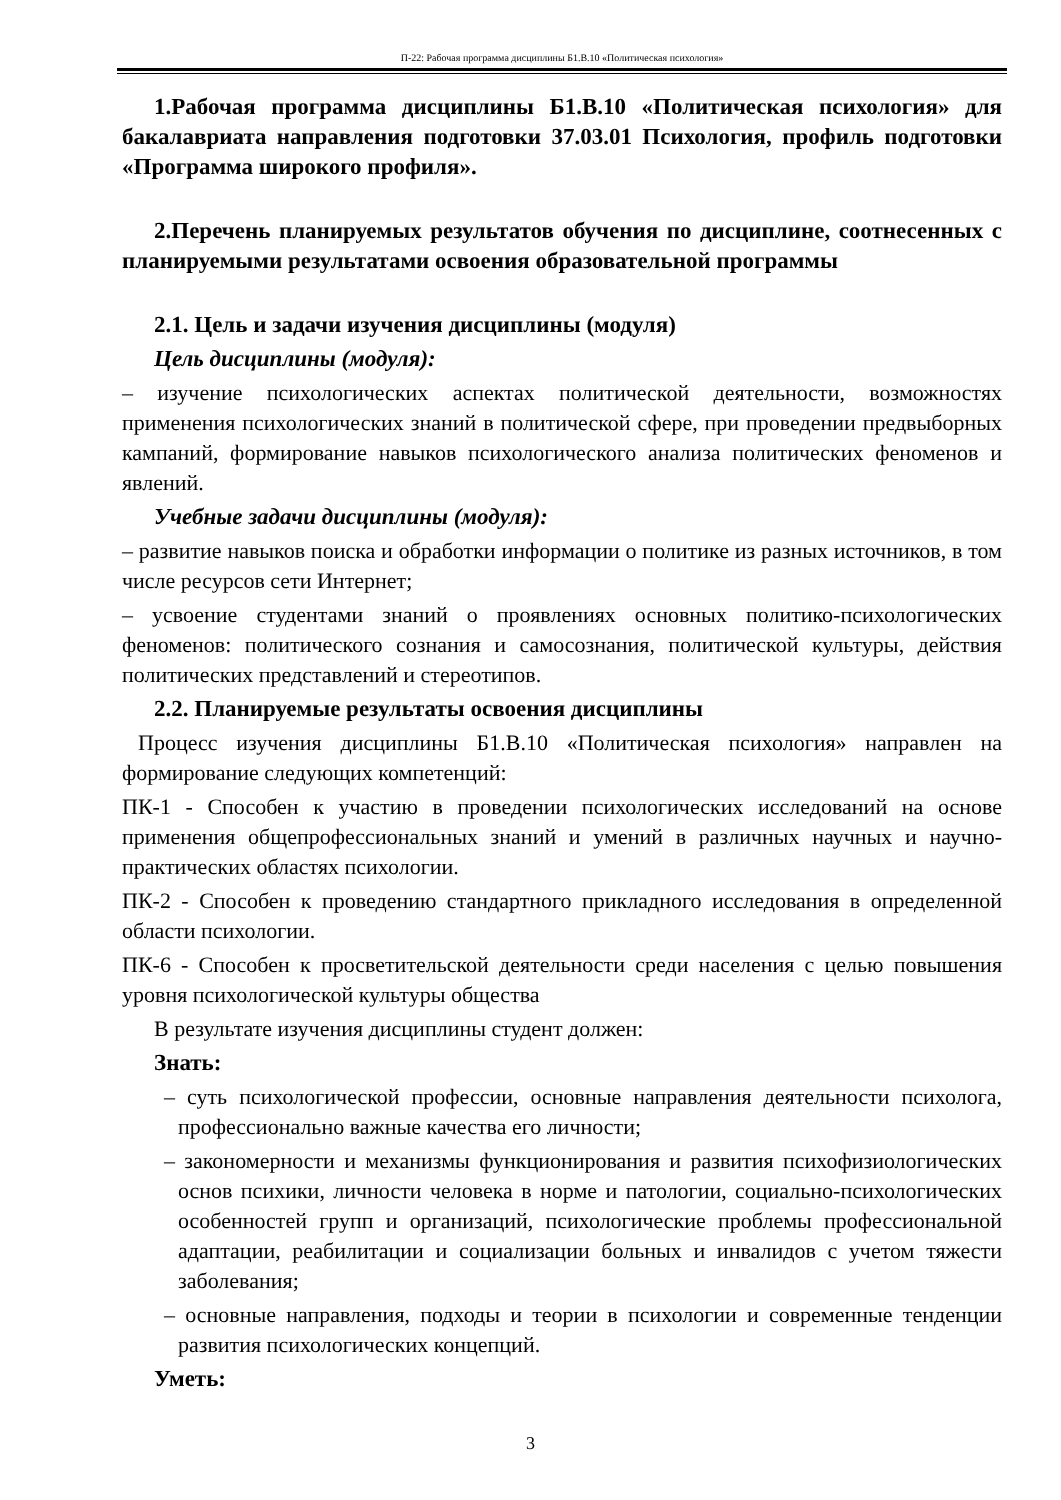П-22: Рабочая программа дисциплины Б1.В.10 «Политическая психология»
1.Рабочая программа дисциплины Б1.В.10 «Политическая психология» для бакалавриата направления подготовки 37.03.01 Психология, профиль подготовки «Программа широкого профиля».
2.Перечень планируемых результатов обучения по дисциплине, соотнесенных с планируемыми результатами освоения образовательной программы
2.1. Цель и задачи изучения дисциплины (модуля)
Цель дисциплины (модуля):
– изучение психологических аспектах политической деятельности, возможностях применения психологических знаний в политической сфере, при проведении предвыборных кампаний, формирование навыков психологического анализа политических феноменов и явлений.
Учебные задачи дисциплины (модуля):
– развитие навыков поиска и обработки информации о политике из разных источников, в том числе ресурсов сети Интернет;
– усвоение студентами знаний о проявлениях основных политико-психологических феноменов: политического сознания и самосознания, политической культуры, действия политических представлений и стереотипов.
2.2. Планируемые результаты освоения дисциплины
Процесс изучения дисциплины Б1.В.10 «Политическая психология» направлен на формирование следующих компетенций:
ПК-1 - Способен к участию в проведении психологических исследований на основе применения общепрофессиональных знаний и умений в различных научных и научно-практических областях психологии.
ПК-2 - Способен к проведению стандартного прикладного исследования в определенной области психологии.
ПК-6 - Способен к просветительской деятельности среди населения с целью повышения уровня психологической культуры общества
В результате изучения дисциплины студент должен:
Знать:
– суть психологической профессии, основные направления деятельности психолога, профессионально важные качества его личности;
– закономерности и механизмы функционирования и развития психофизиологических основ психики, личности человека в норме и патологии, социально-психологических особенностей групп и организаций, психологические проблемы профессиональной адаптации, реабилитации и социализации больных и инвалидов с учетом тяжести заболевания;
– основные направления, подходы и теории в психологии и современные тенденции развития психологических концепций.
Уметь:
3